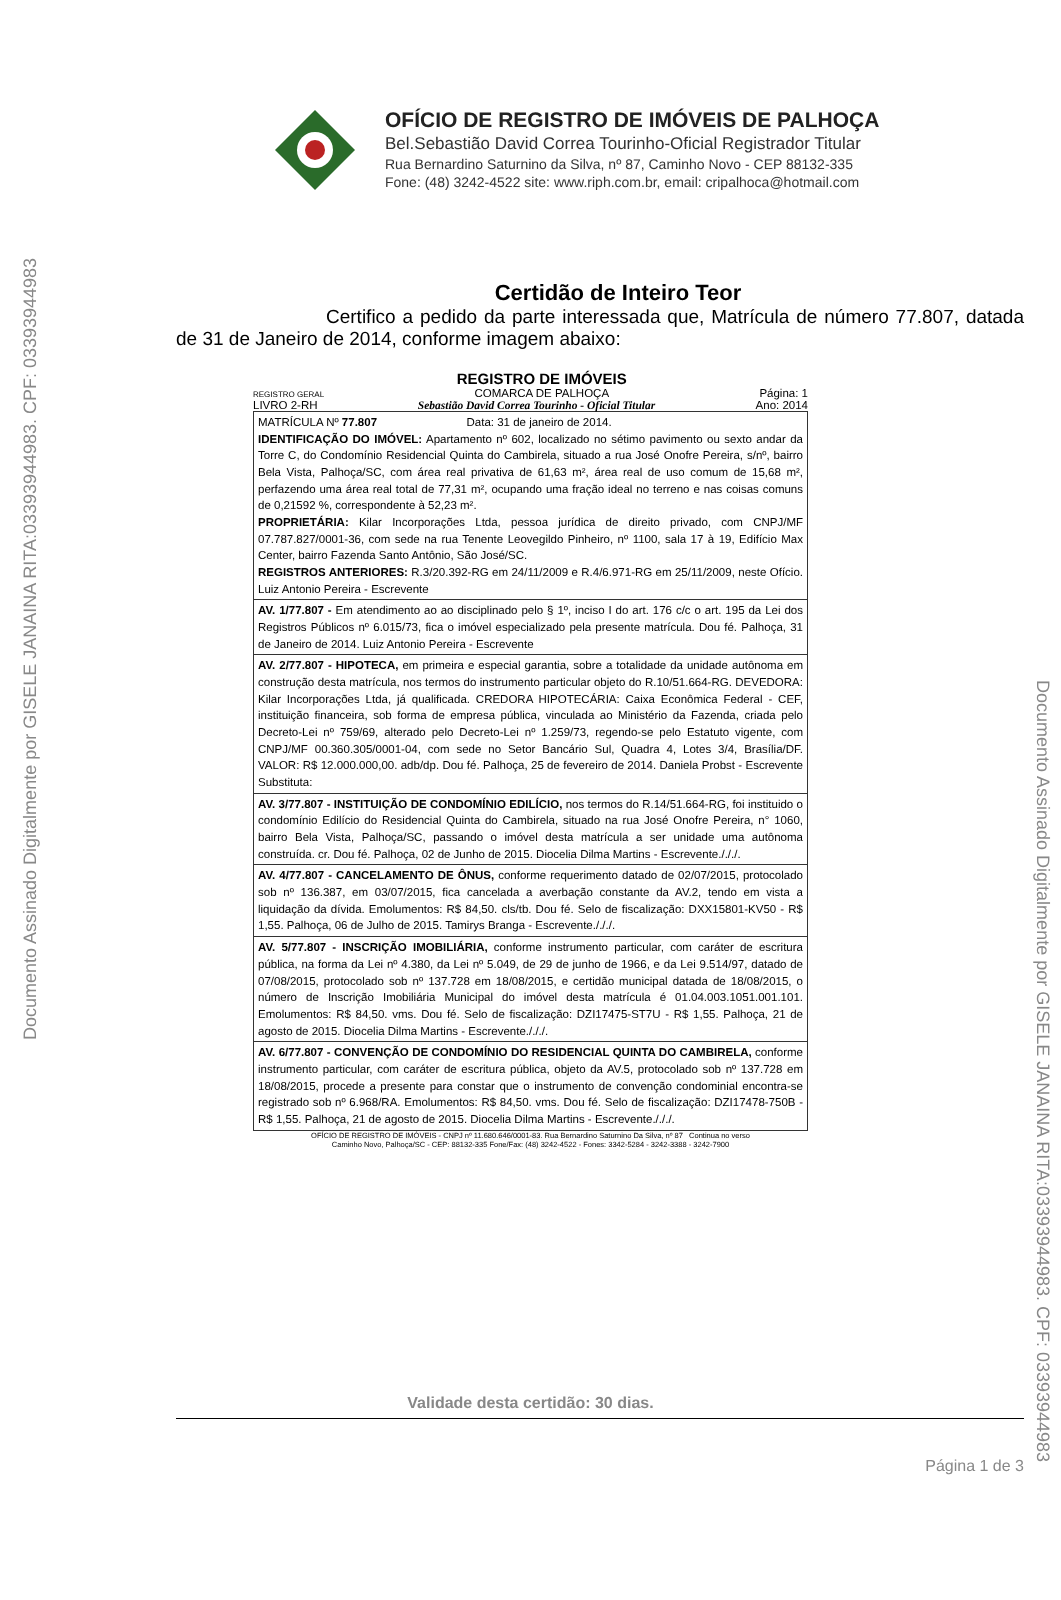Documento Assinado Digitalmente por GISELE JANAINA RITA:03393944983. CPF: 03393944983
Documento Assinado Digitalmente por GISELE JANAINA RITA:03393944983. CPF: 03393944983
OFÍCIO DE REGISTRO DE IMÓVEIS DE PALHOÇA
Bel.Sebastião David Correa Tourinho-Oficial Registrador Titular
Rua Bernardino Saturnino da Silva, nº 87, Caminho Novo - CEP 88132-335
Fone: (48) 3242-4522 site: www.riph.com.br, email: cripalhoca@hotmail.com
Certidão de Inteiro Teor
Certifico a pedido da parte interessada que, Matrícula de número 77.807, datada de 31 de Janeiro de 2014, conforme imagem abaixo:
REGISTRO GERAL REGISTRO DE IMÓVEIS
COMARCA DE PALHOÇA Página: 1
LIVRO 2-RH Sebastião David Correa Tourinho - Oficial Titular Ano: 2014
MATRÍCULA Nº 77.807 Data: 31 de janeiro de 2014.
IDENTIFICAÇÃO DO IMÓVEL: Apartamento nº 602, localizado no sétimo pavimento ou sexto andar da Torre C, do Condomínio Residencial Quinta do Cambirela, situado a rua José Onofre Pereira, s/nº, bairro Bela Vista, Palhoça/SC, com área real privativa de 61,63 m², área real de uso comum de 15,68 m², perfazendo uma área real total de 77,31 m², ocupando uma fração ideal no terreno e nas coisas comuns de 0,21592 %, correspondente à 52,23 m².
PROPRIETÁRIA: Kilar Incorporações Ltda, pessoa jurídica de direito privado, com CNPJ/MF 07.787.827/0001-36, com sede na rua Tenente Leovegildo Pinheiro, nº 1100, sala 17 à 19, Edifício Max Center, bairro Fazenda Santo Antônio, São José/SC.
REGISTROS ANTERIORES: R.3/20.392-RG em 24/11/2009 e R.4/6.971-RG em 25/11/2009, neste Ofício. Luiz Antonio Pereira - Escrevente
AV. 1/77.807 - Em atendimento ao ao disciplinado pelo § 1º, inciso I do art. 176 c/c o art. 195 da Lei dos Registros Públicos nº 6.015/73, fica o imóvel especializado pela presente matrícula. Dou fé. Palhoça, 31 de Janeiro de 2014. Luiz Antonio Pereira - Escrevente
AV. 2/77.807 - HIPOTECA, em primeira e especial garantia, sobre a totalidade da unidade autônoma em construção desta matrícula, nos termos do instrumento particular objeto do R.10/51.664-RG. DEVEDORA: Kilar Incorporações Ltda, já qualificada. CREDORA HIPOTECÁRIA: Caixa Econômica Federal - CEF, instituição financeira, sob forma de empresa pública, vinculada ao Ministério da Fazenda, criada pelo Decreto-Lei nº 759/69, alterado pelo Decreto-Lei nº 1.259/73, regendo-se pelo Estatuto vigente, com CNPJ/MF 00.360.305/0001-04, com sede no Setor Bancário Sul, Quadra 4, Lotes 3/4, Brasília/DF. VALOR: R$ 12.000.000,00. adb/dp. Dou fé. Palhoça, 25 de fevereiro de 2014. Daniela Probst - Escrevente Substituta:
AV. 3/77.807 - INSTITUIÇÃO DE CONDOMÍNIO EDILÍCIO, nos termos do R.14/51.664-RG, foi instituido o condomínio Edilício do Residencial Quinta do Cambirela, situado na rua José Onofre Pereira, n° 1060, bairro Bela Vista, Palhoça/SC, passando o imóvel desta matrícula a ser unidade uma autônoma construída. cr. Dou fé. Palhoça, 02 de Junho de 2015. Diocelia Dilma Martins - Escrevente./././.
AV. 4/77.807 - CANCELAMENTO DE ÔNUS, conforme requerimento datado de 02/07/2015, protocolado sob nº 136.387, em 03/07/2015, fica cancelada a averbação constante da AV.2, tendo em vista a liquidação da dívida. Emolumentos: R$ 84,50. cls/tb. Dou fé. Selo de fiscalização: DXX15801-KV50 - R$ 1,55. Palhoça, 06 de Julho de 2015. Tamirys Branga - Escrevente./././.
AV. 5/77.807 - INSCRIÇÃO IMOBILIÁRIA, conforme instrumento particular, com caráter de escritura pública, na forma da Lei nº 4.380, da Lei nº 5.049, de 29 de junho de 1966, e da Lei 9.514/97, datado de 07/08/2015, protocolado sob nº 137.728 em 18/08/2015, e certidão municipal datada de 18/08/2015, o número de Inscrição Imobiliária Municipal do imóvel desta matrícula é 01.04.003.1051.001.101. Emolumentos: R$ 84,50. vms. Dou fé. Selo de fiscalização: DZI17475-ST7U - R$ 1,55. Palhoça, 21 de agosto de 2015. Diocelia Dilma Martins - Escrevente./././.
AV. 6/77.807 - CONVENÇÃO DE CONDOMÍNIO DO RESIDENCIAL QUINTA DO CAMBIRELA, conforme instrumento particular, com caráter de escritura pública, objeto da AV.5, protocolado sob nº 137.728 em 18/08/2015, procede a presente para constar que o instrumento de convenção condominial encontra-se registrado sob nº 6.968/RA. Emolumentos: R$ 84,50. vms. Dou fé. Selo de fiscalização: DZI17478-750B - R$ 1,55. Palhoça, 21 de agosto de 2015. Diocelia Dilma Martins - Escrevente./././.
OFÍCIO DE REGISTRO DE IMÓVEIS - CNPJ nº 11.680.646/0001-83. Rua Bernardino Saturnino Da Silva, nº 87 Continua no verso
Caminho Novo, Palhoça/SC - CEP: 88132-335 Fone/Fax: (48) 3242-4522 - Fones: 3342-5284 - 3242-3388 - 3242-7900
Validade desta certidão: 30 dias.
Página 1 de 3